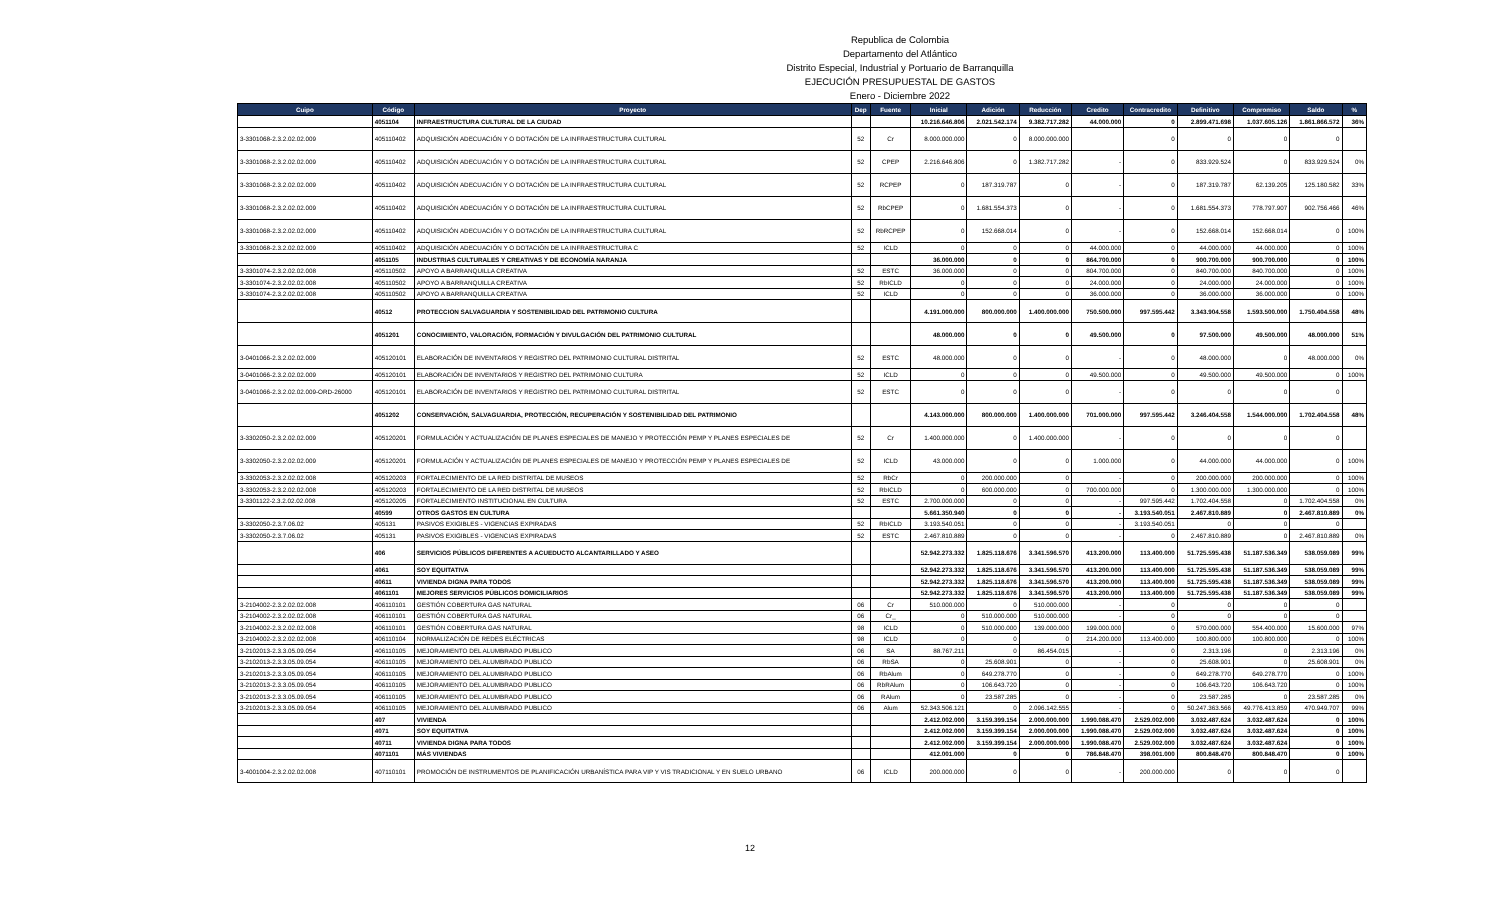Republica de Colombia
Departamento del Atlántico
Distrito Especial, Industrial y Portuario de Barranquilla
EJECUCIÓN PRESUPUESTAL DE GASTOS
Enero - Diciembre 2022
| Cuipo | Código | Proyecto | Dep | Fuente | Inicial | Adición | Reducción | Credito | Contracredito | Definitivo | Compromiso | Saldo | % |
| --- | --- | --- | --- | --- | --- | --- | --- | --- | --- | --- | --- | --- | --- |
| | 4051104 | INFRAESTRUCTURA CULTURAL DE LA CIUDAD | | | 10.216.646.806 | 2.021.542.174 | 9.382.717.282 | 44.000.000 | 0 | 2.899.471.698 | 1.037.605.126 | 1.861.866.572 | 36% |
| 3-3301068-2.3.2.02.02.009 | 405110402 | ADQUISICIÓN ADECUACIÓN Y O DOTACIÓN DE LA INFRAESTRUCTURA CULTURAL | 52 | Cr | 8.000.000.000 | 0 | 8.000.000.000 | | 0 | 0 | 0 | 0 | |
| 3-3301068-2.3.2.02.02.009 | 405110402 | ADQUISICIÓN ADECUACIÓN Y O DOTACIÓN DE LA INFRAESTRUCTURA CULTURAL | 52 | CPEP | 2.216.646.806 | 0 | 1.382.717.282 | - | 0 | 833.929.524 | 0 | 833.929.524 | 0% |
| 3-3301068-2.3.2.02.02.009 | 405110402 | ADQUISICIÓN ADECUACIÓN Y O DOTACIÓN DE LA INFRAESTRUCTURA CULTURAL | 52 | RCPEP | 0 | 187.319.787 | 0 | - | 0 | 187.319.787 | 62.139.205 | 125.180.582 | 33% |
| 3-3301068-2.3.2.02.02.009 | 405110402 | ADQUISICIÓN ADECUACIÓN Y O DOTACIÓN DE LA INFRAESTRUCTURA CULTURAL | 52 | RbCPEP | 0 | 1.681.554.373 | 0 | - | 0 | 1.681.554.373 | 778.797.907 | 902.756.466 | 46% |
| 3-3301068-2.3.2.02.02.009 | 405110402 | ADQUISICIÓN ADECUACIÓN Y O DOTACIÓN DE LA INFRAESTRUCTURA CULTURAL | 52 | RbRCPEP | 0 | 152.668.014 | 0 | - | 0 | 152.668.014 | 152.668.014 | 0 | 100% |
| 3-3301068-2.3.2.02.02.009 | 405110402 | ADQUISICIÓN ADECUACIÓN Y O DOTACIÓN DE LA INFRAESTRUCTURA C | 52 | ICLD | 0 | 0 | 0 | 44.000.000 | 0 | 44.000.000 | 44.000.000 | 0 | 100% |
| | 4051105 | INDUSTRIAS CULTURALES Y CREATIVAS Y DE ECONOMÍA NARANJA | | | 36.000.000 | 0 | 0 | 864.700.000 | 0 | 900.700.000 | 900.700.000 | 0 | 100% |
| 3-3301074-2.3.2.02.02.008 | 405110502 | APOYO A BARRANQUILLA CREATIVA | 52 | ESTC | 36.000.000 | 0 | 0 | 804.700.000 | 0 | 840.700.000 | 840.700.000 | 0 | 100% |
| 3-3301074-2.3.2.02.02.008 | 405110502 | APOYO A BARRANQUILLA CREATIVA | 52 | RbICLD | 0 | 0 | 0 | 24.000.000 | 0 | 24.000.000 | 24.000.000 | 0 | 100% |
| 3-3301074-2.3.2.02.02.008 | 405110502 | APOYO A BARRANQUILLA CREATIVA | 52 | ICLD | 0 | 0 | 0 | 36.000.000 | 0 | 36.000.000 | 36.000.000 | 0 | 100% |
| | 40512 | PROTECCION SALVAGUARDIA Y SOSTENIBILIDAD DEL PATRIMONIO CULTURA | | | 4.191.000.000 | 800.000.000 | 1.400.000.000 | 750.500.000 | 997.595.442 | 3.343.904.558 | 1.593.500.000 | 1.750.404.558 | 48% |
| | 4051201 | CONOCIMIENTO, VALORACIÓN, FORMACIÓN Y DIVULGACIÓN DEL PATRIMONIO CULTURAL | | | 48.000.000 | 0 | 0 | 49.500.000 | 0 | 97.500.000 | 49.500.000 | 48.000.000 | 51% |
| 3-0401066-2.3.2.02.02.009 | 405120101 | ELABORACIÓN DE INVENTARIOS Y REGISTRO DEL PATRIMONIO CULTURAL DISTRITAL | 52 | ESTC | 48.000.000 | 0 | 0 | - | 0 | 48.000.000 | 0 | 48.000.000 | 0% |
| 3-0401066-2.3.2.02.02.009 | 405120101 | ELABORACIÓN DE INVENTARIOS Y REGISTRO DEL PATRIMONIO CULTURA | 52 | ICLD | 0 | 0 | 0 | 49.500.000 | 0 | 49.500.000 | 49.500.000 | 0 | 100% |
| 3-0401066-2.3.2.02.02.009-ORD-26000 | 405120101 | ELABORACIÓN DE INVENTARIOS Y REGISTRO DEL PATRIMONIO CULTURAL DISTRITAL | 52 | ESTC | 0 | 0 | 0 | - | 0 | 0 | 0 | 0 | |
| | 4051202 | CONSERVACIÓN, SALVAGUARDIA, PROTECCIÓN, RECUPERACIÓN Y SOSTENIBILIDAD DEL PATRIMONIO | | | 4.143.000.000 | 800.000.000 | 1.400.000.000 | 701.000.000 | 997.595.442 | 3.246.404.558 | 1.544.000.000 | 1.702.404.558 | 48% |
| 3-3302050-2.3.2.02.02.009 | 405120201 | FORMULACIÓN Y ACTUALIZACIÓN DE PLANES ESPECIALES DE MANEJO Y PROTECCIÓN PEMP Y PLANES ESPECIALES DE | 52 | Cr | 1.400.000.000 | 0 | 1.400.000.000 | - | 0 | 0 | 0 | 0 | |
| 3-3302050-2.3.2.02.02.009 | 405120201 | FORMULACIÓN Y ACTUALIZACIÓN DE PLANES ESPECIALES DE MANEJO Y PROTECCIÓN PEMP Y PLANES ESPECIALES DE | 52 | ICLD | 43.000.000 | 0 | 0 | 1.000.000 | 0 | 44.000.000 | 44.000.000 | 0 | 100% |
| 3-3302053-2.3.2.02.02.008 | 405120203 | FORTALECIMIENTO DE LA RED DISTRITAL DE MUSEOS | 52 | RbCr | 0 | 200.000.000 | 0 | - | 0 | 200.000.000 | 200.000.000 | 0 | 100% |
| 3-3302053-2.3.2.02.02.008 | 405120203 | FORTALECIMIENTO DE LA RED DISTRITAL DE MUSEOS | 52 | RbICLD | 0 | 600.000.000 | 0 | 700.000.000 | 0 | 1.300.000.000 | 1.300.000.000 | 0 | 100% |
| 3-3301122-2.3.2.02.02.008 | 405120205 | FORTALECIMIENTO INSTITUCIONAL EN CULTURA | 52 | ESTC | 2.700.000.000 | 0 | 0 | - | 997.595.442 | 1.702.404.558 | 0 | 1.702.404.558 | 0% |
| | 40599 | OTROS GASTOS EN CULTURA | | | 5.661.350.940 | 0 | 0 | - | 3.193.540.051 | 2.467.810.889 | 0 | 2.467.810.889 | 0% |
| 3-3302050-2.3.7.06.02 | 405131 | PASIVOS EXIGIBLES - VIGENCIAS EXPIRADAS | 52 | RbICLD | 3.193.540.051 | 0 | 0 | - | 3.193.540.051 | 0 | 0 | 0 | |
| 3-3302050-2.3.7.06.02 | 405131 | PASIVOS EXIGIBLES - VIGENCIAS EXPIRADAS | 52 | ESTC | 2.467.810.889 | 0 | 0 | - | 0 | 2.467.810.889 | 0 | 2.467.810.889 | 0% |
| | 406 | SERVICIOS PÚBLICOS DIFERENTES A ACUEDUCTO ALCANTARILLADO Y ASEO | | | 52.942.273.332 | 1.825.118.676 | 3.341.596.570 | 413.200.000 | 113.400.000 | 51.725.595.438 | 51.187.536.349 | 538.059.089 | 99% |
| | 4061 | SOY EQUITATIVA | | | 52.942.273.332 | 1.825.118.676 | 3.341.596.570 | 413.200.000 | 113.400.000 | 51.725.595.438 | 51.187.536.349 | 538.059.089 | 99% |
| | 40611 | VIVIENDA DIGNA PARA TODOS | | | 52.942.273.332 | 1.825.118.676 | 3.341.596.570 | 413.200.000 | 113.400.000 | 51.725.595.438 | 51.187.536.349 | 538.059.089 | 99% |
| | 4061101 | MEJORES SERVICIOS PÚBLICOS DOMICILIARIOS | | | 52.942.273.332 | 1.825.118.676 | 3.341.596.570 | 413.200.000 | 113.400.000 | 51.725.595.438 | 51.187.536.349 | 538.059.089 | 99% |
| 3-2104002-2.3.2.02.02.008 | 406110101 | GESTIÓN COBERTURA GAS NATURAL | 06 | Cr | 510.000.000 | 0 | 510.000.000 | - | 0 | 0 | 0 | 0 | |
| 3-2104002-2.3.2.02.02.008 | 406110101 | GESTIÓN COBERTURA GAS NATURAL | 06 | Cr_ | 0 | 510.000.000 | 510.000.000 | - | 0 | 0 | 0 | 0 | |
| 3-2104002-2.3.2.02.02.008 | 406110101 | GESTIÓN COBERTURA GAS NATURAL | 98 | ICLD | 0 | 510.000.000 | 139.000.000 | 199.000.000 | 0 | 570.000.000 | 554.400.000 | 15.600.000 | 97% |
| 3-2104002-2.3.2.02.02.008 | 406110104 | NORMALIZACIÓN DE REDES ELÉCTRICAS | 98 | ICLD | 0 | 0 | 0 | 214.200.000 | 113.400.000 | 100.800.000 | 100.800.000 | 0 | 100% |
| 3-2102013-2.3.3.05.09.054 | 406110105 | MEJORAMIENTO DEL ALUMBRADO PUBLICO | 06 | SA | 88.767.211 | 0 | 86.454.015 | - | 0 | 2.313.196 | 0 | 2.313.196 | 0% |
| 3-2102013-2.3.3.05.09.054 | 406110105 | MEJORAMIENTO DEL ALUMBRADO PUBLICO | 06 | RbSA | 0 | 25.608.901 | 0 | - | 0 | 25.608.901 | 0 | 25.608.901 | 0% |
| 3-2102013-2.3.3.05.09.054 | 406110105 | MEJORAMIENTO DEL ALUMBRADO PUBLICO | 06 | RbAlum | 0 | 649.278.770 | 0 | - | 0 | 649.278.770 | 649.278.770 | 0 | 100% |
| 3-2102013-2.3.3.05.09.054 | 406110105 | MEJORAMIENTO DEL ALUMBRADO PUBLICO | 06 | RbRAlum | 0 | 106.643.720 | 0 | - | 0 | 106.643.720 | 106.643.720 | 0 | 100% |
| 3-2102013-2.3.3.05.09.054 | 406110105 | MEJORAMIENTO DEL ALUMBRADO PUBLICO | 06 | RAlum | 0 | 23.587.285 | 0 | - | 0 | 23.587.285 | 0 | 23.587.285 | 0% |
| 3-2102013-2.3.3.05.09.054 | 406110105 | MEJORAMIENTO DEL ALUMBRADO PUBLICO | 06 | Alum | 52.343.506.121 | 0 | 2.096.142.555 | - | 0 | 50.247.363.566 | 49.776.413.859 | 470.949.707 | 99% |
| | 407 | VIVIENDA | | | 2.412.002.000 | 3.159.399.154 | 2.000.000.000 | 1.990.088.470 | 2.529.002.000 | 3.032.487.624 | 3.032.487.624 | 0 | 100% |
| | 4071 | SOY EQUITATIVA | | | 2.412.002.000 | 3.159.399.154 | 2.000.000.000 | 1.990.088.470 | 2.529.002.000 | 3.032.487.624 | 3.032.487.624 | 0 | 100% |
| | 40711 | VIVIENDA DIGNA PARA TODOS | | | 2.412.002.000 | 3.159.399.154 | 2.000.000.000 | 1.990.088.470 | 2.529.002.000 | 3.032.487.624 | 3.032.487.624 | 0 | 100% |
| | 4071101 | MÁS VIVIENDAS | | | 412.001.000 | 0 | 0 | 786.848.470 | 398.001.000 | 800.848.470 | 800.848.470 | 0 | 100% |
| 3-4001004-2.3.2.02.02.008 | 407110101 | PROMOCIÓN DE INSTRUMENTOS DE PLANIFICACIÓN URBANÍSTICA PARA VIP Y VIS TRADICIONAL Y EN SUELO URBANO | 06 | ICLD | 200.000.000 | 0 | 0 | - | 200.000.000 | 0 | 0 | 0 | |
12